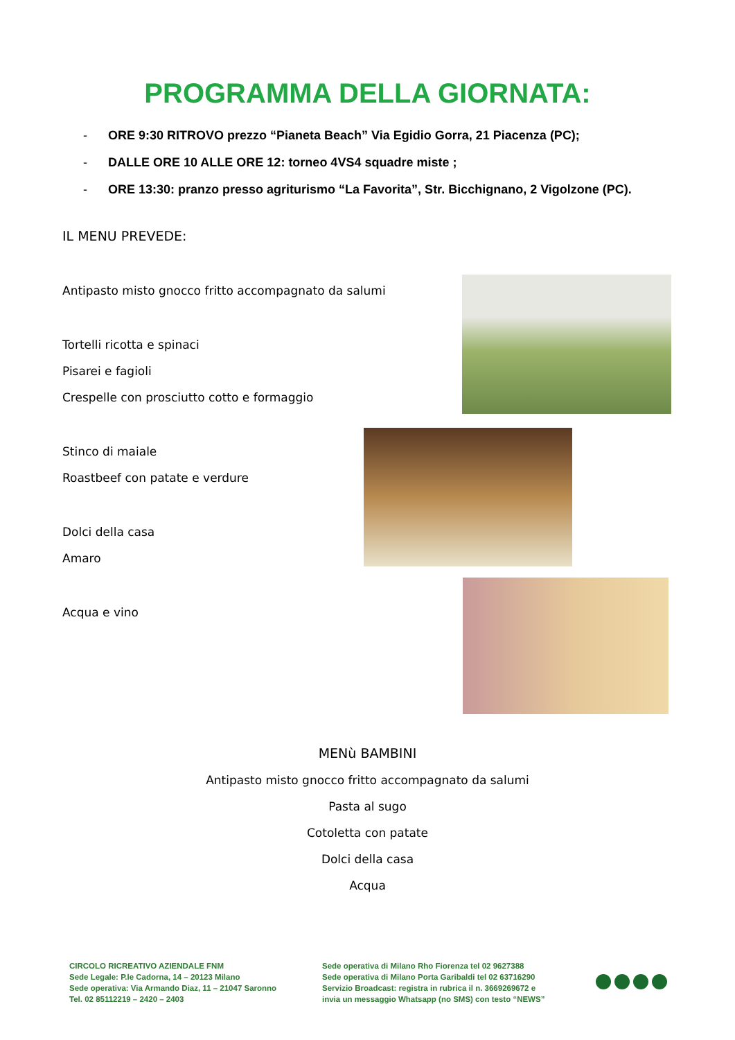PROGRAMMA DELLA GIORNATA:
- ORE 9:30 RITROVO prezzo “Pianeta Beach” Via Egidio Gorra, 21 Piacenza (PC);
- DALLE ORE 10 ALLE ORE 12: torneo 4VS4 squadre miste ;
- ORE 13:30: pranzo presso agriturismo “La Favorita”, Str. Bicchignano, 2 Vigolzone (PC).
IL MENU PREVEDE:
Antipasto misto gnocco fritto accompagnato da salumi
Tortelli ricotta e spinaci
Pisarei e fagioli
Crespelle con prosciutto cotto e formaggio
Stinco di maiale
Roastbeef con patate e verdure
Dolci della casa
Amaro
Acqua e vino
MENù BAMBINI
Antipasto misto gnocco fritto accompagnato da salumi
Pasta al sugo
Cotoletta con patate
Dolci della casa
Acqua
CIRCOLO RICREATIVO AZIENDALE FNM
Sede Legale: P.le Cadorna, 14 – 20123 Milano
Sede operativa: Via Armando Diaz, 11 – 21047 Saronno
Tel. 02 85112219 – 2420 – 2403
Sede operativa di Milano Rho Fiorenza tel 02 9627388
Sede operativa di Milano Porta Garibaldi tel 02 63716290
Servizio Broadcast: registra in rubrica il n. 3669269672 e
invia un messaggio Whatsapp (no SMS) con testo “NEWS”